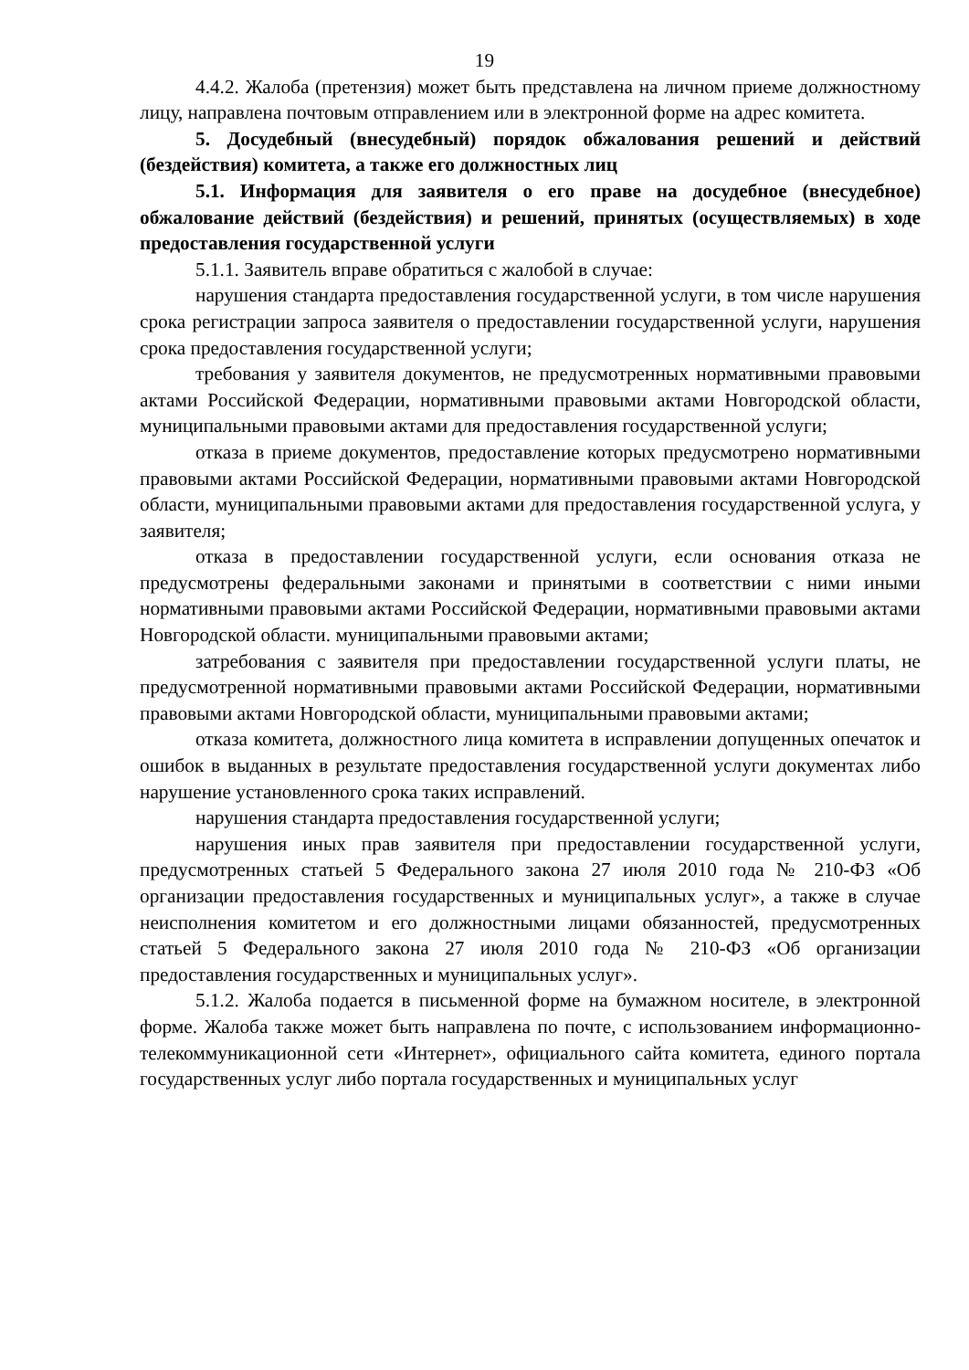19
4.4.2. Жалоба (претензия) может быть представлена на личном приеме должностному лицу, направлена почтовым отправлением или в электронной форме на адрес комитета.
5. Досудебный (внесудебный) порядок обжалования решений и действий (бездействия) комитета, а также его должностных лиц
5.1. Информация для заявителя о его праве на досудебное (внесудебное) обжалование действий (бездействия) и решений, принятых (осуществляемых) в ходе предоставления государственной услуги
5.1.1. Заявитель вправе обратиться с жалобой в случае:
нарушения стандарта предоставления государственной услуги, в том числе нарушения срока регистрации запроса заявителя о предоставлении государственной услуги, нарушения срока предоставления государственной услуги;
требования у заявителя документов, не предусмотренных нормативными правовыми актами Российской Федерации, нормативными правовыми актами Новгородской области, муниципальными правовыми актами для предоставления государственной услуги;
отказа в приеме документов, предоставление которых предусмотрено нормативными правовыми актами Российской Федерации, нормативными правовыми актами Новгородской области, муниципальными правовыми актами для предоставления государственной услуга, у заявителя;
отказа в предоставлении государственной услуги, если основания отказа не предусмотрены федеральными законами и принятыми в соответствии с ними иными нормативными правовыми актами Российской Федерации, нормативными правовыми актами Новгородской области. муниципальными правовыми актами;
затребования с заявителя при предоставлении государственной услуги платы, не предусмотренной нормативными правовыми актами Российской Федерации, нормативными правовыми актами Новгородской области, муниципальными правовыми актами;
отказа комитета, должностного лица комитета в исправлении допущенных опечаток и ошибок в выданных в результате предоставления государственной услуги документах либо нарушение установленного срока таких исправлений.
нарушения стандарта предоставления государственной услуги;
нарушения иных прав заявителя при предоставлении государственной услуги, предусмотренных статьей 5 Федерального закона 27 июля 2010 года № 210-ФЗ «Об организации предоставления государственных и муниципальных услуг», а также в случае неисполнения комитетом и его должностными лицами обязанностей, предусмотренных статьей 5 Федерального закона 27 июля 2010 года № 210-ФЗ «Об организации предоставления государственных и муниципальных услуг».
5.1.2. Жалоба подается в письменной форме на бумажном носителе, в электронной форме. Жалоба также может быть направлена по почте, с использованием информационно-телекоммуникационной сети «Интернет», официального сайта комитета, единого портала государственных услуг либо портала государственных и муниципальных услуг